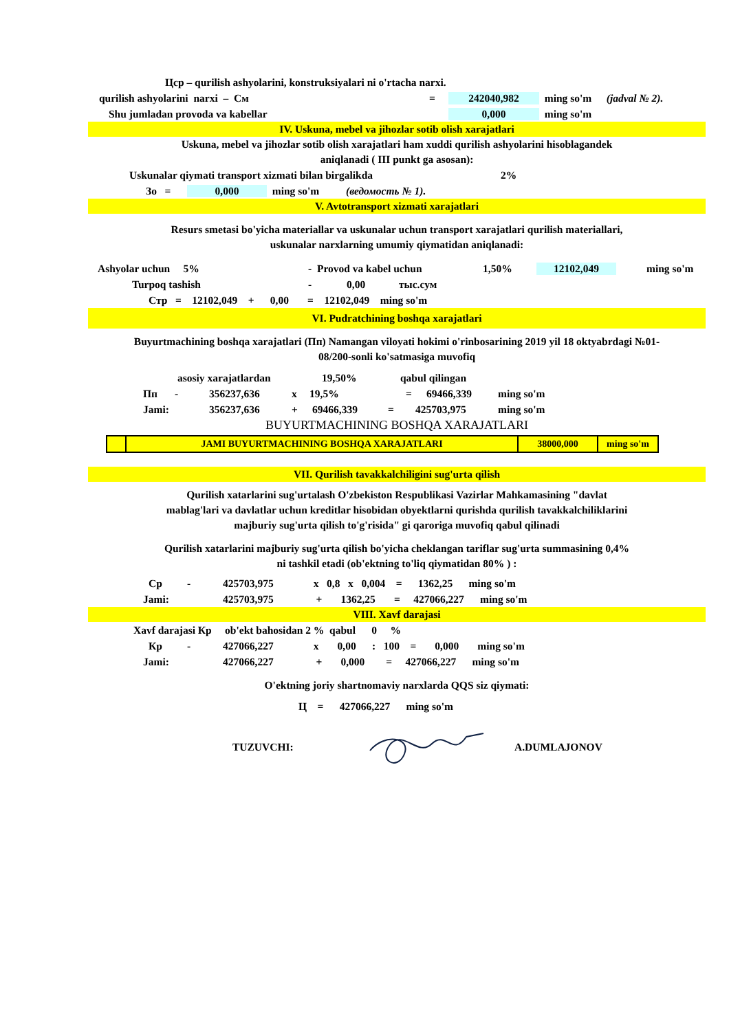Цср – qurilish ashyolarini, konstruksiyalari ni o'rtacha narxi.
qurilish ashyolarini narxi – См = 242040,982 ming so'm (jadval № 2).
Shu jumladan provoda va kabellar 0,000 ming so'm
IV. Uskuna, mebel va jihozlar sotib olish xarajatlari
Uskuna, mebel va jihozlar sotib olish xarajatlari ham xuddi qurilish ashyolarini hisoblagandek
aniqlanadi ( III punkt ga asosan):
Uskunalar qiymati transport xizmati bilan birgalikda 2%
Зо = 0,000 ming so'm (ведомость № 1).
V. Avtotransport xizmati xarajatlari
Resurs smetasi bo'yicha materiallar va uskunalar uchun transport xarajatlari qurilish materiallari,
uskunalar narxlarning umumiy qiymatidan aniqlanadi:
Ashyolar uchun 5% - Provod va kabel uchun 1,50% 12102,049 ming so'm
Turpoq tashish - 0,00 тыс.сум
Стр = 12102,049 + 0,00 = 12102,049 ming so'm
VI. Pudratchining boshqa xarajatlari
Buyurtmachining boshqa xarajatlari (Пп) Namangan viloyati hokimi o'rinbosarining 2019 yil 18 oktyabrdagi №01-
08/200-sonli ko'satmasiga muvofiq
asosiy xarajatlardan 19,50% qabul qilingan
Пп - 356237,636 x 19,5% = 69466,339 ming so'm
Jami: 356237,636 + 69466,339 = 425703,975 ming so'm
BUYURTMACHINING BOSHQA XARAJATLARI
| | JAMI BUYURTMACHINING BOSHQA XARAJATLARI | 38000,000 | ming so'm |
VII. Qurilish tavakkalchiligini sug'urta qilish
Qurilish xatarlarini sug'urtalash O'zbekiston Respublikasi Vazirlar Mahkamasining "davlat
mablag'lari va davlatlar uchun kreditlar hisobidan obyektlarni qurishda qurilish tavakkalchiliklarini
majburiy sug'urta qilish to'g'risida" gi qaroriga muvofiq qabul qilinadi
Qurilish xatarlarini majburiy sug'urta qilish bo'yicha cheklangan tariflar sug'urta summasining 0,4%
ni tashkil etadi (ob'ektning to'liq qiymatidan 80% ) :
Ср - 425703,975 x 0,8 x 0,004 = 1362,25 ming so'm
Jami: 425703,975 + 1362,25 = 427066,227 ming so'm
VIII. Xavf darajasi
Xavf darajasi Кр ob'ekt bahosidan 2 % qabul 0 %
Кр - 427066,227 x 0,00 : 100 = 0,000 ming so'm
Jami: 427066,227 + 0,000 = 427066,227 ming so'm
O'ektning joriy shartnomaviy narxlarda QQS siz qiymati:
Ц = 427066,227 ming so'm
TUZUVCHI: A.DUMLAJONOV